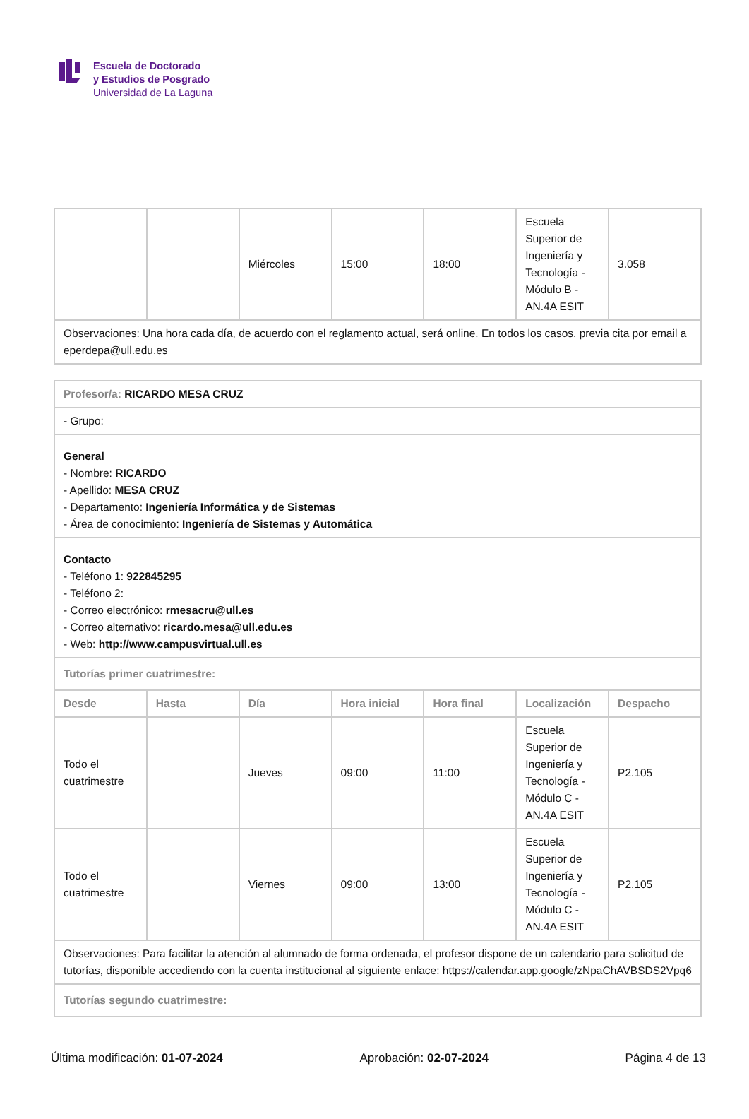Escuela de Doctorado
y Estudios de Posgrado
Universidad de La Laguna
| | | Miércoles | 15:00 | 18:00 | Escuela Superior de Ingeniería y Tecnología - Módulo B - AN.4A ESIT | 3.058 |
| Observaciones: Una hora cada día, de acuerdo con el reglamento actual, será online. En todos los casos, previa cita por email a eperdepa@ull.edu.es | | | | | | |
| Profesor/a: RICARDO MESA CRUZ | | | | | | |
| - Grupo: | | | | | | |
| General - Nombre: RICARDO - Apellido: MESA CRUZ - Departamento: Ingeniería Informática y de Sistemas - Área de conocimiento: Ingeniería de Sistemas y Automática | | | | | | |
| Contacto - Teléfono 1: 922845295 - Teléfono 2: - Correo electrónico: rmesacru@ull.es - Correo alternativo: ricardo.mesa@ull.edu.es - Web: http://www.campusvirtual.ull.es | | | | | | |
| Tutorías primer cuatrimestre: | | | | | | |
| Desde | Hasta | Día | Hora inicial | Hora final | Localización | Despacho |
| Todo el cuatrimestre | | Jueves | 09:00 | 11:00 | Escuela Superior de Ingeniería y Tecnología - Módulo C - AN.4A ESIT | P2.105 |
| Todo el cuatrimestre | | Viernes | 09:00 | 13:00 | Escuela Superior de Ingeniería y Tecnología - Módulo C - AN.4A ESIT | P2.105 |
| Observaciones: Para facilitar la atención al alumnado de forma ordenada, el profesor dispone de un calendario para solicitud de tutorías, disponible accediendo con la cuenta institucional al siguiente enlace: https://calendar.app.google/zNpaChAVBSDS2Vpq6 | | | | | | |
| Tutorías segundo cuatrimestre: | | | | | | |
Última modificación: 01-07-2024 Aprobación: 02-07-2024 Página 4 de 13